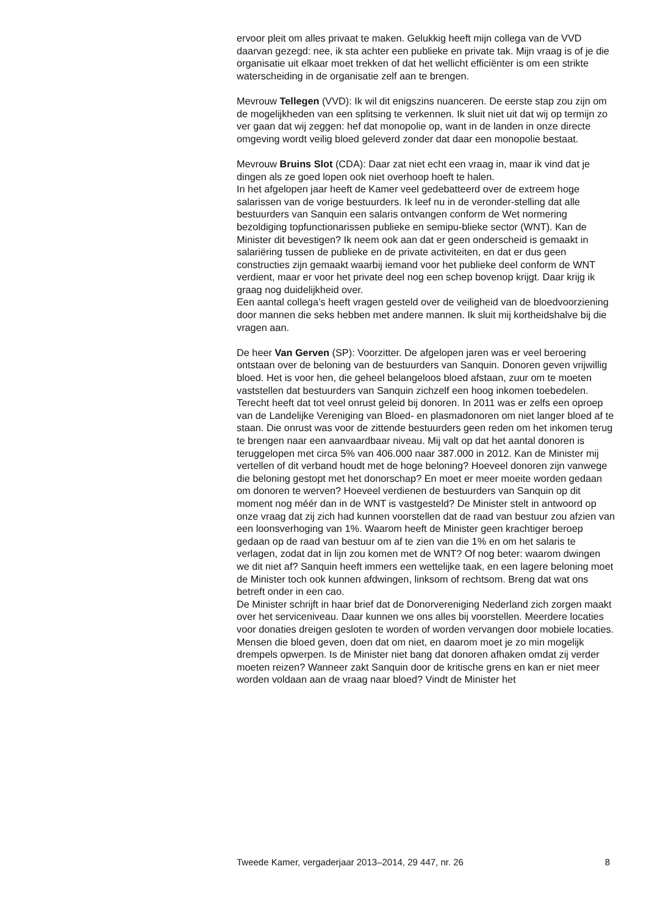ervoor pleit om alles privaat te maken. Gelukkig heeft mijn collega van de VVD daarvan gezegd: nee, ik sta achter een publieke en private tak. Mijn vraag is of je die organisatie uit elkaar moet trekken of dat het wellicht efficiënter is om een strikte waterscheiding in de organisatie zelf aan te brengen.
Mevrouw Tellegen (VVD): Ik wil dit enigszins nuanceren. De eerste stap zou zijn om de mogelijkheden van een splitsing te verkennen. Ik sluit niet uit dat wij op termijn zo ver gaan dat wij zeggen: hef dat monopolie op, want in de landen in onze directe omgeving wordt veilig bloed geleverd zonder dat daar een monopolie bestaat.
Mevrouw Bruins Slot (CDA): Daar zat niet echt een vraag in, maar ik vind dat je dingen als ze goed lopen ook niet overhoop hoeft te halen.
In het afgelopen jaar heeft de Kamer veel gedebatteerd over de extreem hoge salarissen van de vorige bestuurders. Ik leef nu in de veronder-stelling dat alle bestuurders van Sanquin een salaris ontvangen conform de Wet normering bezoldiging topfunctionarissen publieke en semipu-blieke sector (WNT). Kan de Minister dit bevestigen? Ik neem ook aan dat er geen onderscheid is gemaakt in salariëring tussen de publieke en de private activiteiten, en dat er dus geen constructies zijn gemaakt waarbij iemand voor het publieke deel conform de WNT verdient, maar er voor het private deel nog een schep bovenop krijgt. Daar krijg ik graag nog duidelijkheid over.
Een aantal collega’s heeft vragen gesteld over de veiligheid van de bloedvoorziening door mannen die seks hebben met andere mannen. Ik sluit mij kortheidshalve bij die vragen aan.
De heer Van Gerven (SP): Voorzitter. De afgelopen jaren was er veel beroering ontstaan over de beloning van de bestuurders van Sanquin. Donoren geven vrijwillig bloed. Het is voor hen, die geheel belangeloos bloed afstaan, zuur om te moeten vaststellen dat bestuurders van Sanquin zichzelf een hoog inkomen toebedelen. Terecht heeft dat tot veel onrust geleid bij donoren. In 2011 was er zelfs een oproep van de Landelijke Vereniging van Bloed- en plasmadonoren om niet langer bloed af te staan. Die onrust was voor de zittende bestuurders geen reden om het inkomen terug te brengen naar een aanvaardbaar niveau. Mij valt op dat het aantal donoren is teruggelopen met circa 5% van 406.000 naar 387.000 in 2012. Kan de Minister mij vertellen of dit verband houdt met de hoge beloning? Hoeveel donoren zijn vanwege die beloning gestopt met het donorschap? En moet er meer moeite worden gedaan om donoren te werven? Hoeveel verdienen de bestuurders van Sanquin op dit moment nog méér dan in de WNT is vastgesteld? De Minister stelt in antwoord op onze vraag dat zij zich had kunnen voorstellen dat de raad van bestuur zou afzien van een loonsverhoging van 1%. Waarom heeft de Minister geen krachtiger beroep gedaan op de raad van bestuur om af te zien van die 1% en om het salaris te verlagen, zodat dat in lijn zou komen met de WNT? Of nog beter: waarom dwingen we dit niet af? Sanquin heeft immers een wettelijke taak, en een lagere beloning moet de Minister toch ook kunnen afdwingen, linksom of rechtsom. Breng dat wat ons betreft onder in een cao.
De Minister schrijft in haar brief dat de Donorvereniging Nederland zich zorgen maakt over het serviceniveau. Daar kunnen we ons alles bij voorstellen. Meerdere locaties voor donaties dreigen gesloten te worden of worden vervangen door mobiele locaties. Mensen die bloed geven, doen dat om niet, en daarom moet je zo min mogelijk drempels opwerpen. Is de Minister niet bang dat donoren afhaken omdat zij verder moeten reizen? Wanneer zakt Sanquin door de kritische grens en kan er niet meer worden voldaan aan de vraag naar bloed? Vindt de Minister het
Tweede Kamer, vergaderjaar 2013–2014, 29 447, nr. 26 8